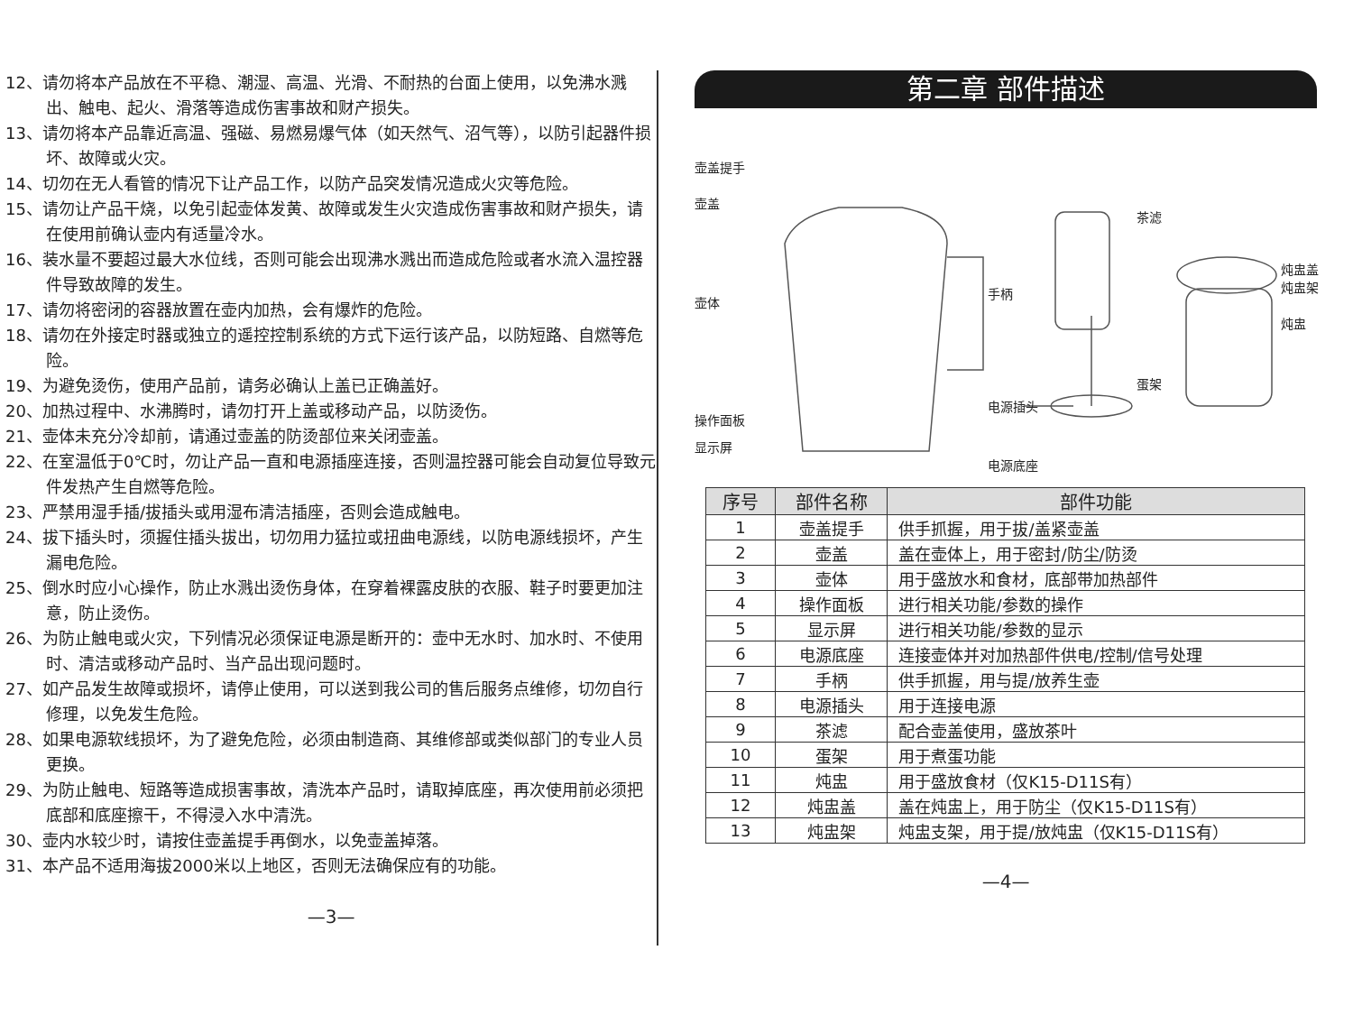12、请勿将本产品放在不平稳、潮湿、高温、光滑、不耐热的台面上使用，以免沸水溅出、触电、起火、滑落等造成伤害事故和财产损失。
13、请勿将本产品靠近高温、强磁、易燃易爆气体（如天然气、沼气等），以防引起器件损坏、故障或火灾。
14、切勿在无人看管的情况下让产品工作，以防产品突发情况造成火灾等危险。
15、请勿让产品干烧，以免引起壶体发黄、故障或发生火灾造成伤害事故和财产损失，请在使用前确认壶内有适量冷水。
16、装水量不要超过最大水位线，否则可能会出现沸水溅出而造成危险或者水流入温控器件导致故障的发生。
17、请勿将密闭的容器放置在壶内加热，会有爆炸的危险。
18、请勿在外接定时器或独立的遥控控制系统的方式下运行该产品，以防短路、自燃等危险。
19、为避免烫伤，使用产品前，请务必确认上盖已正确盖好。
20、加热过程中、水沸腾时，请勿打开上盖或移动产品，以防烫伤。
21、壶体未充分冷却前，请通过壶盖的防烫部位来关闭壶盖。
22、在室温低于0℃时，勿让产品一直和电源插座连接，否则温控器可能会自动复位导致元件发热产生自燃等危险。
23、严禁用湿手插/拔插头或用湿布清洁插座，否则会造成触电。
24、拔下插头时，须握住插头拔出，切勿用力猛拉或扭曲电源线，以防电源线损坏，产生漏电危险。
25、倒水时应小心操作，防止水溅出烫伤身体，在穿着裸露皮肤的衣服、鞋子时要更加注意，防止烫伤。
26、为防止触电或火灾，下列情况必须保证电源是断开的：壶中无水时、加水时、不使用时、清洁或移动产品时、当产品出现问题时。
27、如产品发生故障或损坏，请停止使用，可以送到我公司的售后服务点维修，切勿自行修理，以免发生危险。
28、如果电源软线损坏，为了避免危险，必须由制造商、其维修部或类似部门的专业人员更换。
29、为防止触电、短路等造成损害事故，清洗本产品时，请取掉底座，再次使用前必须把底部和底座擦干，不得浸入水中清洗。
30、壶内水较少时，请按住壶盖提手再倒水，以免壶盖掉落。
31、本产品不适用海拔2000米以上地区，否则无法确保应有的功能。
—3—
第二章 部件描述
壶盖提手
壶盖
壶体
操作面板
显示屏
手柄
电源插头
电源底座
茶滤
蛋架
炖盅盖
炖盅架
炖盅
| 序号 | 部件名称 | 部件功能 |
| --- | --- | --- |
| 1 | 壶盖提手 | 供手抓握，用于拔/盖紧壶盖 |
| 2 | 壶盖 | 盖在壶体上，用于密封/防尘/防烫 |
| 3 | 壶体 | 用于盛放水和食材，底部带加热部件 |
| 4 | 操作面板 | 进行相关功能/参数的操作 |
| 5 | 显示屏 | 进行相关功能/参数的显示 |
| 6 | 电源底座 | 连接壶体并对加热部件供电/控制/信号处理 |
| 7 | 手柄 | 供手抓握，用与提/放养生壶 |
| 8 | 电源插头 | 用于连接电源 |
| 9 | 茶滤 | 配合壶盖使用，盛放茶叶 |
| 10 | 蛋架 | 用于煮蛋功能 |
| 11 | 炖盅 | 用于盛放食材（仅K15-D11S有） |
| 12 | 炖盅盖 | 盖在炖盅上，用于防尘（仅K15-D11S有） |
| 13 | 炖盅架 | 炖盅支架，用于提/放炖盅（仅K15-D11S有） |
—4—